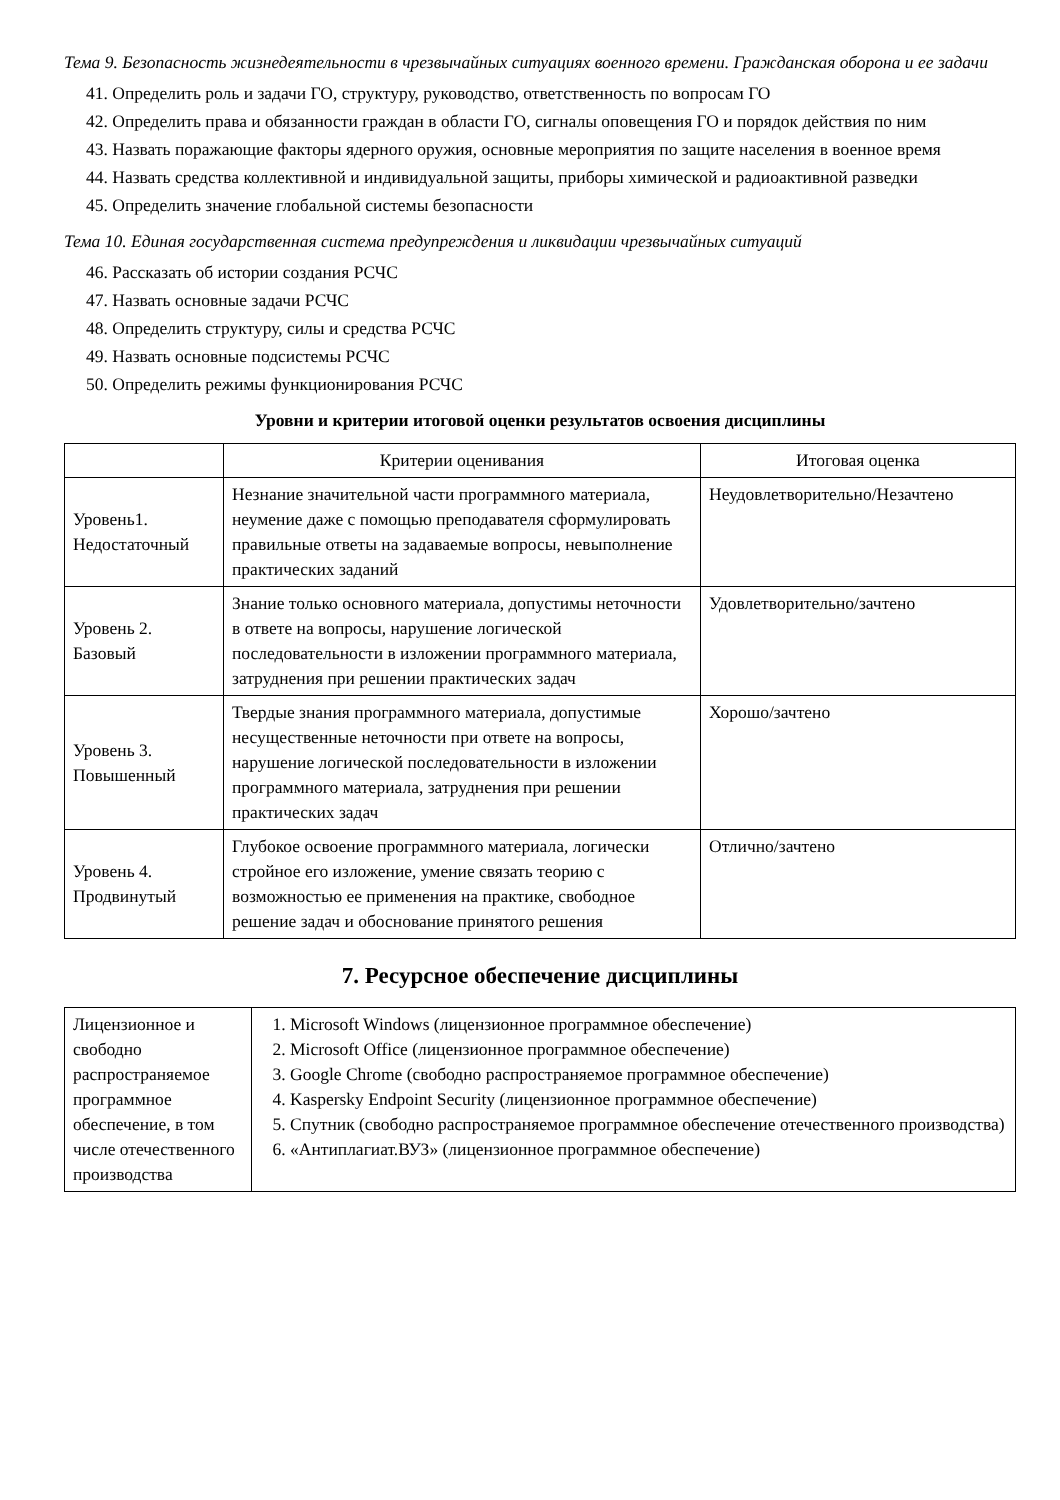Тема 9. Безопасность жизнедеятельности в чрезвычайных ситуациях военного времени. Гражданская оборона и ее задачи
41. Определить роль и задачи ГО, структуру, руководство, ответственность по вопросам ГО
42. Определить права и обязанности граждан в области ГО, сигналы оповещения ГО и порядок действия по ним
43. Назвать поражающие факторы ядерного оружия, основные мероприятия по защите населения в военное время
44. Назвать средства коллективной и индивидуальной защиты, приборы химической и радиоактивной разведки
45. Определить значение глобальной системы безопасности
Тема 10. Единая государственная система предупреждения и ликвидации чрезвычайных ситуаций
46. Рассказать об истории создания РСЧС
47. Назвать основные задачи РСЧС
48. Определить структуру, силы и средства РСЧС
49. Назвать основные подсистемы РСЧС
50. Определить режимы функционирования РСЧС
Уровни и критерии итоговой оценки результатов освоения дисциплины
| | Критерии оценивания | Итоговая оценка |
| Уровень1. Недостаточный | Незнание значительной части программного материала, неумение даже с помощью преподавателя сформулировать правильные ответы на задаваемые вопросы, невыполнение практических заданий | Неудовлетворительно/Незачтено |
| Уровень 2. Базовый | Знание только основного материала, допустимы неточности в ответе на вопросы, нарушение логической последовательности в изложении программного материала, затруднения при решении практических задач | Удовлетворительно/зачтено |
| Уровень 3. Повышенный | Твердые знания программного материала, допустимые несущественные неточности при ответе на вопросы, нарушение логической последовательности в изложении программного материала, затруднения при решении практических задач | Хорошо/зачтено |
| Уровень 4. Продвинутый | Глубокое освоение программного материала, логически стройное его изложение, умение связать теорию с возможностью ее применения на практике, свободное решение задач и обоснование принятого решения | Отлично/зачтено |
7. Ресурсное обеспечение дисциплины
| Лицензионное и свободно распространяемое программное обеспечение, в том числе отечественного производства | 1. Microsoft Windows (лицензионное программное обеспечение) 2. Microsoft Office (лицензионное программное обеспечение) 3. Google Chrome (свободно распространяемое программное обеспечение) 4. Kaspersky Endpoint Security (лицензионное программное обеспечение) 5. Спутник (свободно распространяемое программное обеспечение отечественного производства) 6. «Антиплагиат.ВУЗ» (лицензионное программное обеспечение) |